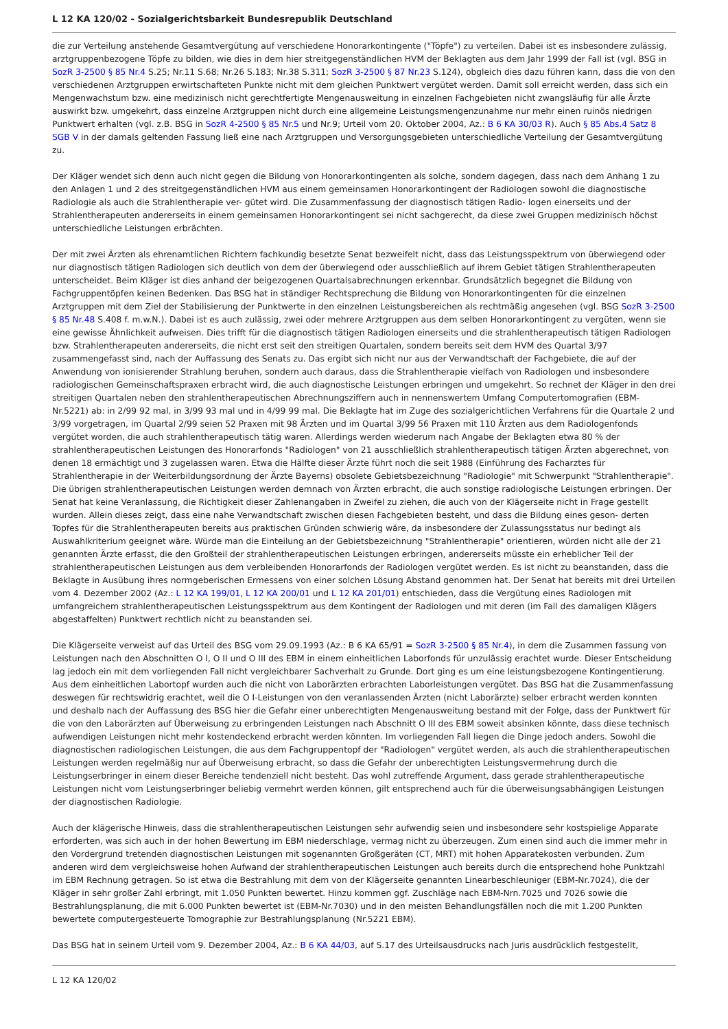L 12 KA 120/02 - Sozialgerichtsbarkeit Bundesrepublik Deutschland
die zur Verteilung anstehende Gesamtvergütung auf verschiedene Honorarkontingente ("Töpfe") zu verteilen. Dabei ist es insbesondere zulässig, arztgruppenbezogene Töpfe zu bilden, wie dies in dem hier streitgegenständlichen HVM der Beklagten aus dem Jahr 1999 der Fall ist (vgl. BSG in SozR 3-2500 § 85 Nr.4 S.25; Nr.11 S.68; Nr.26 S.183; Nr.38 S.311; SozR 3-2500 § 87 Nr.23 S.124), obgleich dies dazu führen kann, dass die von den verschiedenen Arztgruppen erwirtschafteten Punkte nicht mit dem gleichen Punktwert vergütet werden. Damit soll erreicht werden, dass sich ein Mengenwachstum bzw. eine medizinisch nicht gerechtfertigte Mengenausweitung in einzelnen Fachgebieten nicht zwangsläufig für alle Ärzte auswirkt bzw. umgekehrt, dass einzelne Arztgruppen nicht durch eine allgemeine Leistungsmengenzunahme nur mehr einen ruinös niedrigen Punktwert erhalten (vgl. z.B. BSG in SozR 4-2500 § 85 Nr.5 und Nr.9; Urteil vom 20. Oktober 2004, Az.: B 6 KA 30/03 R). Auch § 85 Abs.4 Satz 8 SGB V in der damals geltenden Fassung ließ eine nach Arztgruppen und Versorgungsgebieten unterschiedliche Verteilung der Gesamtvergütung zu.
Der Kläger wendet sich denn auch nicht gegen die Bildung von Honorarkontingenten als solche, sondern dagegen, dass nach dem Anhang 1 zu den Anlagen 1 und 2 des streitgegenständlichen HVM aus einem gemeinsamen Honorarkontingent der Radiologen sowohl die diagnostische Radiologie als auch die Strahlentherapie ver- gütet wird. Die Zusammenfassung der diagnostisch tätigen Radio- logen einerseits und der Strahlentherapeuten andererseits in einem gemeinsamen Honorarkontingent sei nicht sachgerecht, da diese zwei Gruppen medizinisch höchst unterschiedliche Leistungen erbrächten.
Der mit zwei Ärzten als ehrenamtlichen Richtern fachkundig besetzte Senat bezweifelt nicht, dass das Leistungsspektrum von überwiegend oder nur diagnostisch tätigen Radiologen sich deutlich von dem der überwiegend oder ausschließlich auf ihrem Gebiet tätigen Strahlentherapeuten unterscheidet. Beim Kläger ist dies anhand der beigezogenen Quartalsabrechnungen erkennbar. Grundsätzlich begegnet die Bildung von Fachgruppentöpfen keinen Bedenken. Das BSG hat in ständiger Rechtsprechung die Bildung von Honorarkontingenten für die einzelnen Arztgruppen mit dem Ziel der Stabilisierung der Punktwerte in den einzelnen Leistungsbereichen als rechtmäßig angesehen (vgl. BSG SozR 3-2500 § 85 Nr.48 S.408 f. m.w.N.). Dabei ist es auch zulässig, zwei oder mehrere Arztgruppen aus dem selben Honorarkontingent zu vergüten, wenn sie eine gewisse Ähnlichkeit aufweisen. Dies trifft für die diagnostisch tätigen Radiologen einerseits und die strahlentherapeutisch tätigen Radiologen bzw. Strahlentherapeuten andererseits, die nicht erst seit den streitigen Quartalen, sondern bereits seit dem HVM des Quartal 3/97 zusammengefasst sind, nach der Auffassung des Senats zu. Das ergibt sich nicht nur aus der Verwandtschaft der Fachgebiete, die auf der Anwendung von ionisierender Strahlung beruhen, sondern auch daraus, dass die Strahlentherapie vielfach von Radiologen und insbesondere radiologischen Gemeinschaftspraxen erbracht wird, die auch diagnostische Leistungen erbringen und umgekehrt. So rechnet der Kläger in den drei streitigen Quartalen neben den strahlentherapeutischen Abrechnungsziffern auch in nennenswertem Umfang Computertomografien (EBM-Nr.5221) ab: in 2/99 92 mal, in 3/99 93 mal und in 4/99 99 mal. Die Beklagte hat im Zuge des sozialgerichtlichen Verfahrens für die Quartale 2 und 3/99 vorgetragen, im Quartal 2/99 seien 52 Praxen mit 98 Ärzten und im Quartal 3/99 56 Praxen mit 110 Ärzten aus dem Radiologenfonds vergütet worden, die auch strahlentherapeutisch tätig waren. Allerdings werden wiederum nach Angabe der Beklagten etwa 80 % der strahlentherapeutischen Leistungen des Honorarfonds "Radiologen" von 21 ausschließlich strahlentherapeutisch tätigen Ärzten abgerechnet, von denen 18 ermächtigt und 3 zugelassen waren. Etwa die Hälfte dieser Ärzte führt noch die seit 1988 (Einführung des Facharztes für Strahlentherapie in der Weiterbildungsordnung der Ärzte Bayerns) obsolete Gebietsbezeichnung "Radiologie" mit Schwerpunkt "Strahlentherapie". Die übrigen strahlentherapeutischen Leistungen werden demnach von Ärzten erbracht, die auch sonstige radiologische Leistungen erbringen. Der Senat hat keine Veranlassung, die Richtigkeit dieser Zahlenangaben in Zweifel zu ziehen, die auch von der Klägerseite nicht in Frage gestellt wurden. Allein dieses zeigt, dass eine nahe Verwandtschaft zwischen diesen Fachgebieten besteht, und dass die Bildung eines geson- derten Topfes für die Strahlentherapeuten bereits aus praktischen Gründen schwierig wäre, da insbesondere der Zulassungsstatus nur bedingt als Auswahlkriterium geeignet wäre. Würde man die Einteilung an der Gebietsbezeichnung "Strahlentherapie" orientieren, würden nicht alle der 21 genannten Ärzte erfasst, die den Großteil der strahlentherapeutischen Leistungen erbringen, andererseits müsste ein erheblicher Teil der strahlentherapeutischen Leistungen aus dem verbleibenden Honorarfonds der Radiologen vergütet werden. Es ist nicht zu beanstanden, dass die Beklagte in Ausübung ihres normgeberischen Ermessens von einer solchen Lösung Abstand genommen hat. Der Senat hat bereits mit drei Urteilen vom 4. Dezember 2002 (Az.: L 12 KA 199/01, L 12 KA 200/01 und L 12 KA 201/01) entschieden, dass die Vergütung eines Radiologen mit umfangreichem strahlentherapeutischen Leistungsspektrum aus dem Kontingent der Radiologen und mit deren (im Fall des damaligen Klägers abgestaffelten) Punktwert rechtlich nicht zu beanstanden sei.
Die Klägerseite verweist auf das Urteil des BSG vom 29.09.1993 (Az.: B 6 KA 65/91 = SozR 3-2500 § 85 Nr.4), in dem die Zusammen fassung von Leistungen nach den Abschnitten O I, O II und O III des EBM in einem einheitlichen Laborfonds für unzulässig erachtet wurde. Dieser Entscheidung lag jedoch ein mit dem vorliegenden Fall nicht vergleichbarer Sachverhalt zu Grunde. Dort ging es um eine leistungsbezogene Kontingentierung. Aus dem einheitlichen Labortopf wurden auch die nicht von Laborärzten erbrachten Laborleistungen vergütet. Das BSG hat die Zusammenfassung deswegen für rechtswidrig erachtet, weil die O I-Leistungen von den veranlassenden Ärzten (nicht Laborärzte) selber erbracht werden konnten und deshalb nach der Auffassung des BSG hier die Gefahr einer unberechtigten Mengenausweitung bestand mit der Folge, dass der Punktwert für die von den Laborärzten auf Überweisung zu erbringenden Leistungen nach Abschnitt O III des EBM soweit absinken könnte, dass diese technisch aufwendigen Leistungen nicht mehr kostendeckend erbracht werden könnten. Im vorliegenden Fall liegen die Dinge jedoch anders. Sowohl die diagnostischen radiologischen Leistungen, die aus dem Fachgruppentopf der "Radiologen" vergütet werden, als auch die strahlentherapeutischen Leistungen werden regelmäßig nur auf Überweisung erbracht, so dass die Gefahr der unberechtigten Leistungsvermehrung durch die Leistungserbringer in einem dieser Bereiche tendenziell nicht besteht. Das wohl zutreffende Argument, dass gerade strahlentherapeutische Leistungen nicht vom Leistungserbringer beliebig vermehrt werden können, gilt entsprechend auch für die überweisungsabhängigen Leistungen der diagnostischen Radiologie.
Auch der klägerische Hinweis, dass die strahlentherapeutischen Leistungen sehr aufwendig seien und insbesondere sehr kostspielige Apparate erforderten, was sich auch in der hohen Bewertung im EBM niederschlage, vermag nicht zu überzeugen. Zum einen sind auch die immer mehr in den Vordergrund tretenden diagnostischen Leistungen mit sogenannten Großgeräten (CT, MRT) mit hohen Apparatekosten verbunden. Zum anderen wird dem vergleichsweise hohen Aufwand der strahlentherapeutischen Leistungen auch bereits durch die entsprechend hohe Punktzahl im EBM Rechnung getragen. So ist etwa die Bestrahlung mit dem von der Klägerseite genannten Linearbeschleuniger (EBM-Nr.7024), die der Kläger in sehr großer Zahl erbringt, mit 1.050 Punkten bewertet. Hinzu kommen ggf. Zuschläge nach EBM-Nrn.7025 und 7026 sowie die Bestrahlungsplanung, die mit 6.000 Punkten bewertet ist (EBM-Nr.7030) und in den meisten Behandlungsfällen noch die mit 1.200 Punkten bewertete computergesteuerte Tomographie zur Bestrahlungsplanung (Nr.5221 EBM).
Das BSG hat in seinem Urteil vom 9. Dezember 2004, Az.: B 6 KA 44/03, auf S.17 des Urteilsausdrucks nach Juris ausdrücklich festgestellt,
L 12 KA 120/02